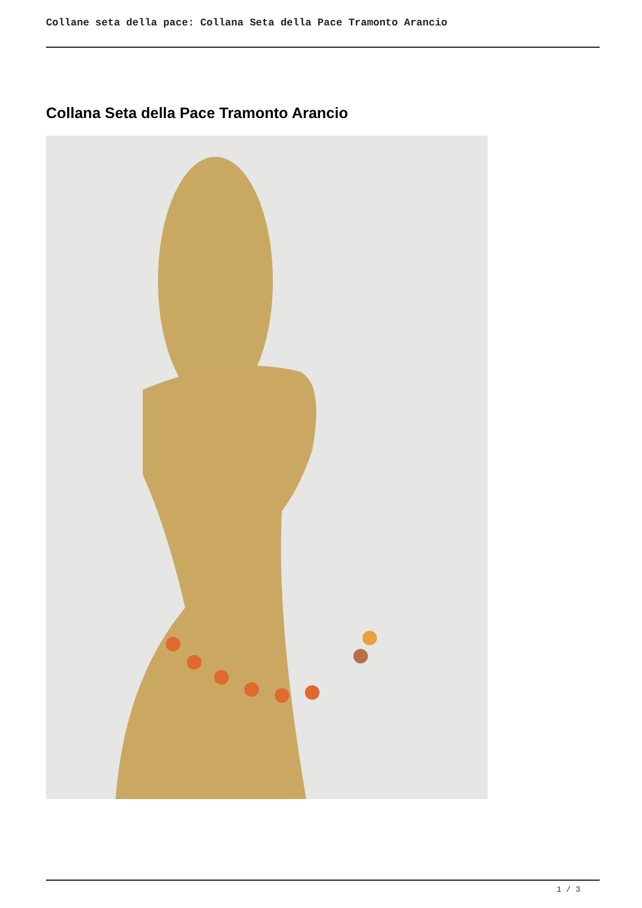Collane seta della pace: Collana Seta della Pace Tramonto Arancio
Collana Seta della Pace Tramonto Arancio
1 / 3